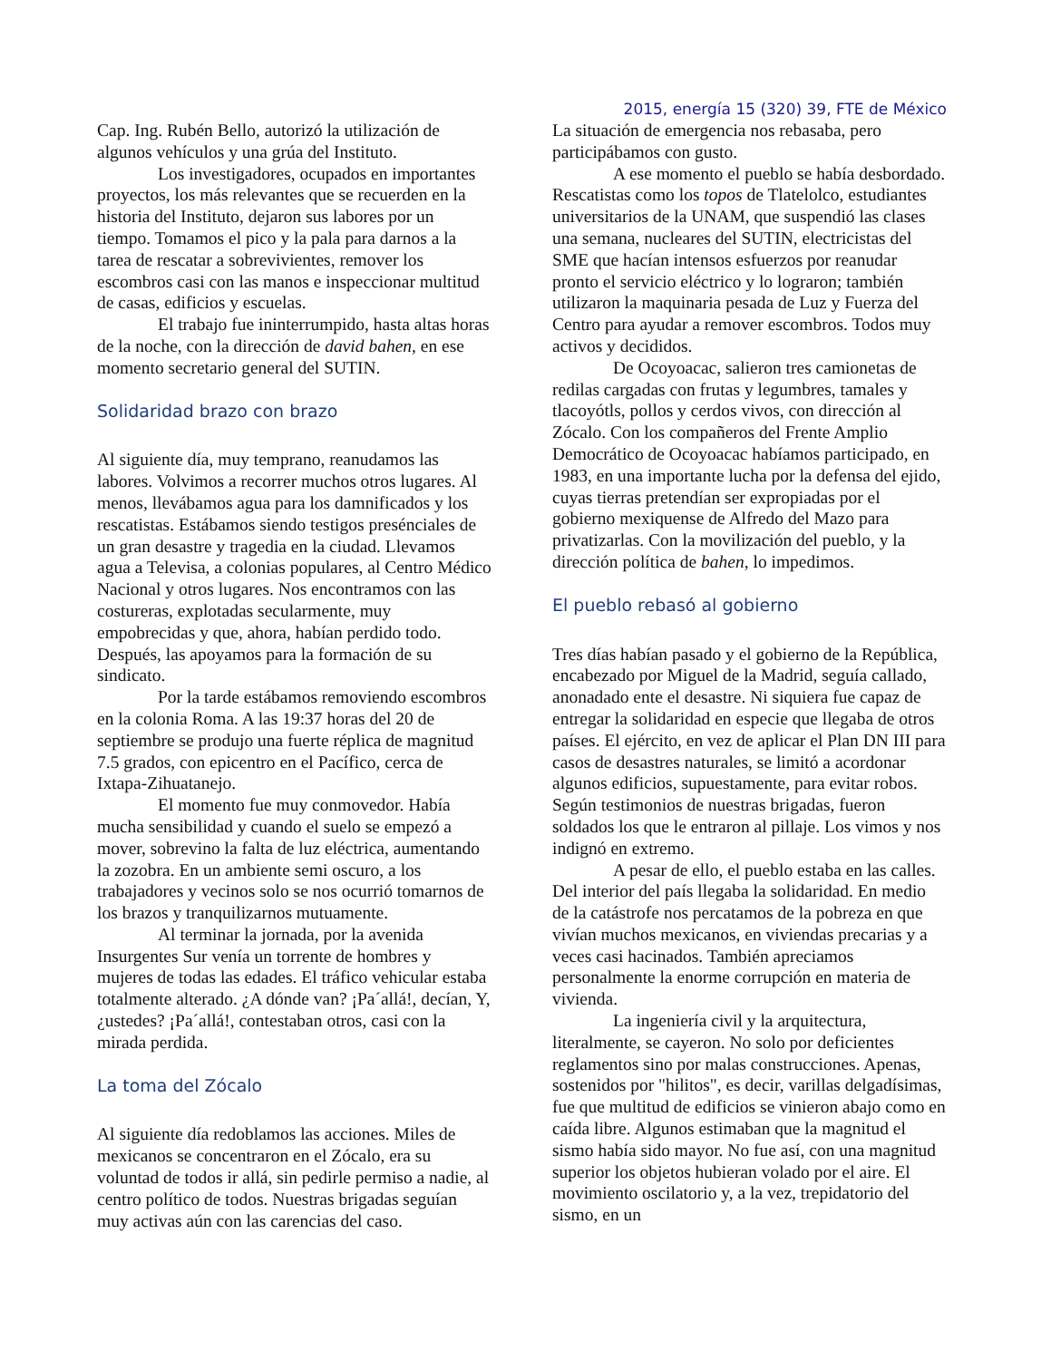2015, energía 15 (320) 39, FTE de México
Cap. Ing. Rubén Bello, autorizó la utilización de algunos vehículos y una grúa del Instituto.
Los investigadores, ocupados en importantes proyectos, los más relevantes que se recuerden en la historia del Instituto, dejaron sus labores por un tiempo. Tomamos el pico y la pala para darnos a la tarea de rescatar a sobrevivientes, remover los escombros casi con las manos e inspeccionar multitud de casas, edificios y escuelas.
El trabajo fue ininterrumpido, hasta altas horas de la noche, con la dirección de david bahen, en ese momento secretario general del SUTIN.
Solidaridad brazo con brazo
Al siguiente día, muy temprano, reanudamos las labores. Volvimos a recorrer muchos otros lugares. Al menos, llevábamos agua para los damnificados y los rescatistas. Estábamos siendo testigos presénciales de un gran desastre y tragedia en la ciudad. Llevamos agua a Televisa, a colonias populares, al Centro Médico Nacional y otros lugares. Nos encontramos con las costureras, explotadas secularmente, muy empobrecidas y que, ahora, habían perdido todo. Después, las apoyamos para la formación de su sindicato.
Por la tarde estábamos removiendo escombros en la colonia Roma. A las 19:37 horas del 20 de septiembre se produjo una fuerte réplica de magnitud 7.5 grados, con epicentro en el Pacífico, cerca de Ixtapa-Zihuatanejo.
El momento fue muy conmovedor. Había mucha sensibilidad y cuando el suelo se empezó a mover, sobrevino la falta de luz eléctrica, aumentando la zozobra. En un ambiente semi oscuro, a los trabajadores y vecinos solo se nos ocurrió tomarnos de los brazos y tranquilizarnos mutuamente.
Al terminar la jornada, por la avenida Insurgentes Sur venía un torrente de hombres y mujeres de todas las edades. El tráfico vehicular estaba totalmente alterado. ¿A dónde van? ¡Pa´allá!, decían, Y, ¿ustedes? ¡Pa´allá!, contestaban otros, casi con la mirada perdida.
La toma del Zócalo
Al siguiente día redoblamos las acciones. Miles de mexicanos se concentraron en el Zócalo, era su voluntad de todos ir allá, sin pedirle permiso a nadie, al centro político de todos. Nuestras brigadas seguían muy activas aún con las carencias del caso.
La situación de emergencia nos rebasaba, pero participábamos con gusto.
A ese momento el pueblo se había desbordado. Rescatistas como los topos de Tlatelolco, estudiantes universitarios de la UNAM, que suspendió las clases una semana, nucleares del SUTIN, electricistas del SME que hacían intensos esfuerzos por reanudar pronto el servicio eléctrico y lo lograron; también utilizaron la maquinaria pesada de Luz y Fuerza del Centro para ayudar a remover escombros. Todos muy activos y decididos.
De Ocoyoacac, salieron tres camionetas de redilas cargadas con frutas y legumbres, tamales y tlacoyótls, pollos y cerdos vivos, con dirección al Zócalo. Con los compañeros del Frente Amplio Democrático de Ocoyoacac habíamos participado, en 1983, en una importante lucha por la defensa del ejido, cuyas tierras pretendían ser expropiadas por el gobierno mexiquense de Alfredo del Mazo para privatizarlas. Con la movilización del pueblo, y la dirección política de bahen, lo impedimos.
El pueblo rebasó al gobierno
Tres días habían pasado y el gobierno de la República, encabezado por Miguel de la Madrid, seguía callado, anonadado ente el desastre. Ni siquiera fue capaz de entregar la solidaridad en especie que llegaba de otros países. El ejército, en vez de aplicar el Plan DN III para casos de desastres naturales, se limitó a acordonar algunos edificios, supuestamente, para evitar robos. Según testimonios de nuestras brigadas, fueron soldados los que le entraron al pillaje. Los vimos y nos indignó en extremo.
A pesar de ello, el pueblo estaba en las calles. Del interior del país llegaba la solidaridad. En medio de la catástrofe nos percatamos de la pobreza en que vivían muchos mexicanos, en viviendas precarias y a veces casi hacinados. También apreciamos personalmente la enorme corrupción en materia de vivienda.
La ingeniería civil y la arquitectura, literalmente, se cayeron. No solo por deficientes reglamentos sino por malas construcciones. Apenas, sostenidos por "hilitos", es decir, varillas delgadísimas, fue que multitud de edificios se vinieron abajo como en caída libre. Algunos estimaban que la magnitud el sismo había sido mayor. No fue así, con una magnitud superior los objetos hubieran volado por el aire. El movimiento oscilatorio y, a la vez, trepidatorio del sismo, en un